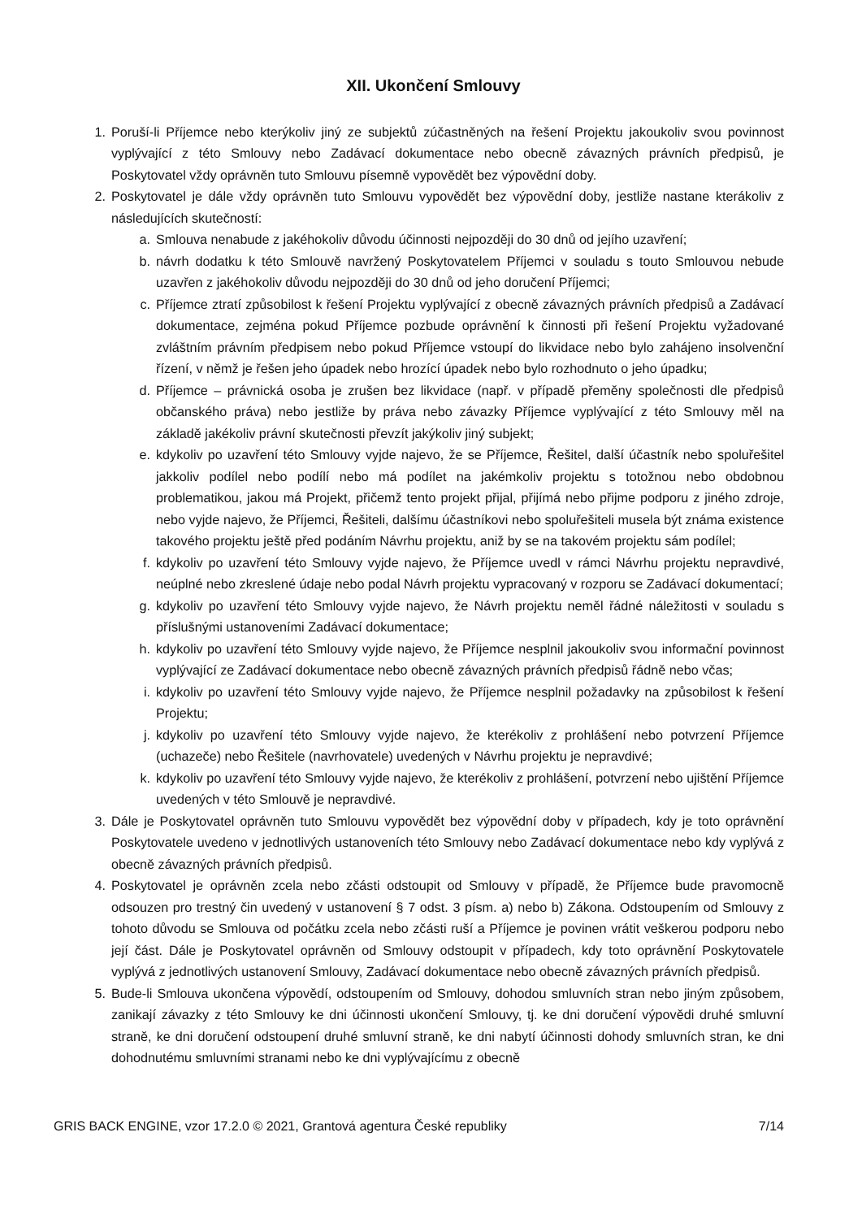XII. Ukončení Smlouvy
1. Poruší-li Příjemce nebo kterýkoliv jiný ze subjektů zúčastněných na řešení Projektu jakoukoliv svou povinnost vyplývající z této Smlouvy nebo Zadávací dokumentace nebo obecně závazných právních předpisů, je Poskytovatel vždy oprávněn tuto Smlouvu písemně vypovědět bez výpovědní doby.
2. Poskytovatel je dále vždy oprávněn tuto Smlouvu vypovědět bez výpovědní doby, jestliže nastane kterákoliv z následujících skutečností:
a. Smlouva nenabude z jakéhokoliv důvodu účinnosti nejpozději do 30 dnů od jejího uzavření;
b. návrh dodatku k této Smlouvě navržený Poskytovatelem Příjemci v souladu s touto Smlouvou nebude uzavřen z jakéhokoliv důvodu nejpozději do 30 dnů od jeho doručení Příjemci;
c. Příjemce ztratí způsobilost k řešení Projektu vyplývající z obecně závazných právních předpisů a Zadávací dokumentace, zejména pokud Příjemce pozbude oprávnění k činnosti při řešení Projektu vyžadované zvláštním právním předpisem nebo pokud Příjemce vstoupí do likvidace nebo bylo zahájeno insolvenční řízení, v němž je řešen jeho úpadek nebo hrozící úpadek nebo bylo rozhodnuto o jeho úpadku;
d. Příjemce – právnická osoba je zrušen bez likvidace (např. v případě přeměny společnosti dle předpisů občanského práva) nebo jestliže by práva nebo závazky Příjemce vyplývající z této Smlouvy měl na základě jakékoliv právní skutečnosti převzít jakýkoliv jiný subjekt;
e. kdykoliv po uzavření této Smlouvy vyjde najevo, že se Příjemce, Řešitel, další účastník nebo spoluřešitel jakkoliv podílel nebo podílí nebo má podílet na jakémkoliv projektu s totožnou nebo obdobnou problematikou, jakou má Projekt, přičemž tento projekt přijal, přijímá nebo přijme podporu z jiného zdroje, nebo vyjde najevo, že Příjemci, Řešiteli, dalšímu účastníkovi nebo spoluřešiteli musela být známa existence takového projektu ještě před podáním Návrhu projektu, aniž by se na takovém projektu sám podílel;
f. kdykoliv po uzavření této Smlouvy vyjde najevo, že Příjemce uvedl v rámci Návrhu projektu nepravdivé, neúplné nebo zkreslené údaje nebo podal Návrh projektu vypracovaný v rozporu se Zadávací dokumentací;
g. kdykoliv po uzavření této Smlouvy vyjde najevo, že Návrh projektu neměl řádné náležitosti v souladu s příslušnými ustanoveními Zadávací dokumentace;
h. kdykoliv po uzavření této Smlouvy vyjde najevo, že Příjemce nesplnil jakoukoliv svou informační povinnost vyplývající ze Zadávací dokumentace nebo obecně závazných právních předpisů řádně nebo včas;
i. kdykoliv po uzavření této Smlouvy vyjde najevo, že Příjemce nesplnil požadavky na způsobilost k řešení Projektu;
j. kdykoliv po uzavření této Smlouvy vyjde najevo, že kterékoliv z prohlášení nebo potvrzení Příjemce (uchazeče) nebo Řešitele (navrhovatele) uvedených v Návrhu projektu je nepravdivé;
k. kdykoliv po uzavření této Smlouvy vyjde najevo, že kterékoliv z prohlášení, potvrzení nebo ujištění Příjemce uvedených v této Smlouvě je nepravdivé.
3. Dále je Poskytovatel oprávněn tuto Smlouvu vypovědět bez výpovědní doby v případech, kdy je toto oprávnění Poskytovatele uvedeno v jednotlivých ustanoveních této Smlouvy nebo Zadávací dokumentace nebo kdy vyplývá z obecně závazných právních předpisů.
4. Poskytovatel je oprávněn zcela nebo zčásti odstoupit od Smlouvy v případě, že Příjemce bude pravomocně odsouzen pro trestný čin uvedený v ustanovení § 7 odst. 3 písm. a) nebo b) Zákona. Odstoupením od Smlouvy z tohoto důvodu se Smlouva od počátku zcela nebo zčásti ruší a Příjemce je povinen vrátit veškerou podporu nebo její část. Dále je Poskytovatel oprávněn od Smlouvy odstoupit v případech, kdy toto oprávnění Poskytovatele vyplývá z jednotlivých ustanovení Smlouvy, Zadávací dokumentace nebo obecně závazných právních předpisů.
5. Bude-li Smlouva ukončena výpovědí, odstoupením od Smlouvy, dohodou smluvních stran nebo jiným způsobem, zanikají závazky z této Smlouvy ke dni účinnosti ukončení Smlouvy, tj. ke dni doručení výpovědi druhé smluvní straně, ke dni doručení odstoupení druhé smluvní straně, ke dni nabytí účinnosti dohody smluvních stran, ke dni dohodnutému smluvními stranami nebo ke dni vyplývajícímu z obecně
GRIS BACK ENGINE, vzor 17.2.0 © 2021, Grantová agentura České republiky 7/14